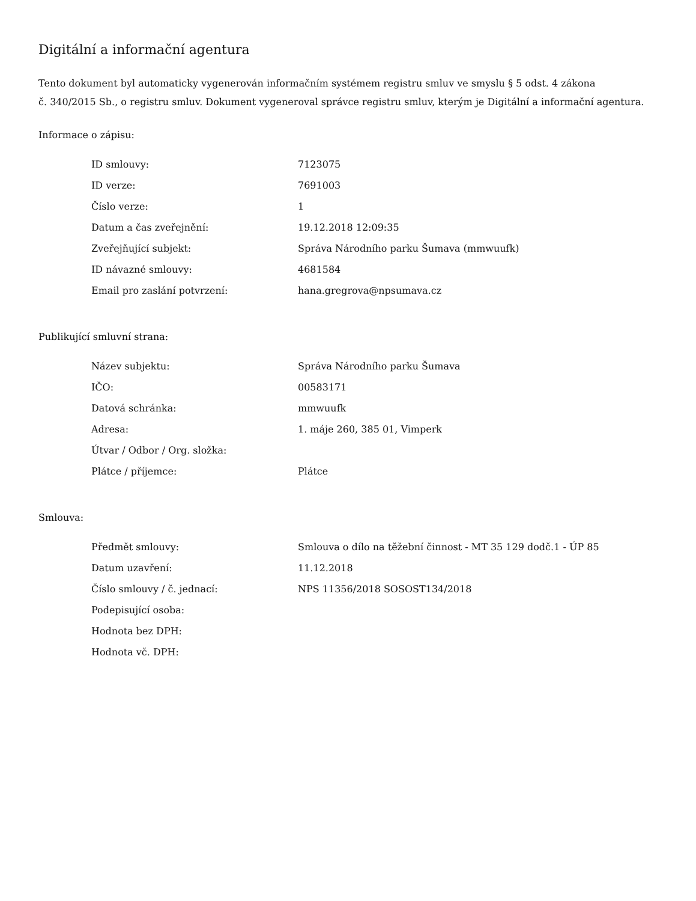Digitální a informační agentura
Tento dokument byl automaticky vygenerován informačním systémem registru smluv ve smyslu § 5 odst. 4 zákona
č. 340/2015 Sb., o registru smluv. Dokument vygeneroval správce registru smluv, kterým je Digitální a informační agentura.
Informace o zápisu:
| ID smlouvy: | 7123075 |
| ID verze: | 7691003 |
| Číslo verze: | 1 |
| Datum a čas zveřejnění: | 19.12.2018 12:09:35 |
| Zveřejňující subjekt: | Správa Národního parku Šumava (mmwuufk) |
| ID návazné smlouvy: | 4681584 |
| Email pro zaslání potvrzení: | hana.gregrova@npsumava.cz |
Publikující smluvní strana:
| Název subjektu: | Správa Národního parku Šumava |
| IČO: | 00583171 |
| Datová schránka: | mmwuufk |
| Adresa: | 1. máje 260, 385 01, Vimperk |
| Útvar / Odbor / Org. složka: | |
| Plátce / příjemce: | Plátce |
Smlouva:
| Předmět smlouvy: | Smlouva o dílo na těžební činnost - MT 35 129 dodč.1 - ÚP 85 |
| Datum uzavření: | 11.12.2018 |
| Číslo smlouvy / č. jednací: | NPS 11356/2018 SOSOST134/2018 |
| Podepisující osoba: | |
| Hodnota bez DPH: | |
| Hodnota vč. DPH: | |